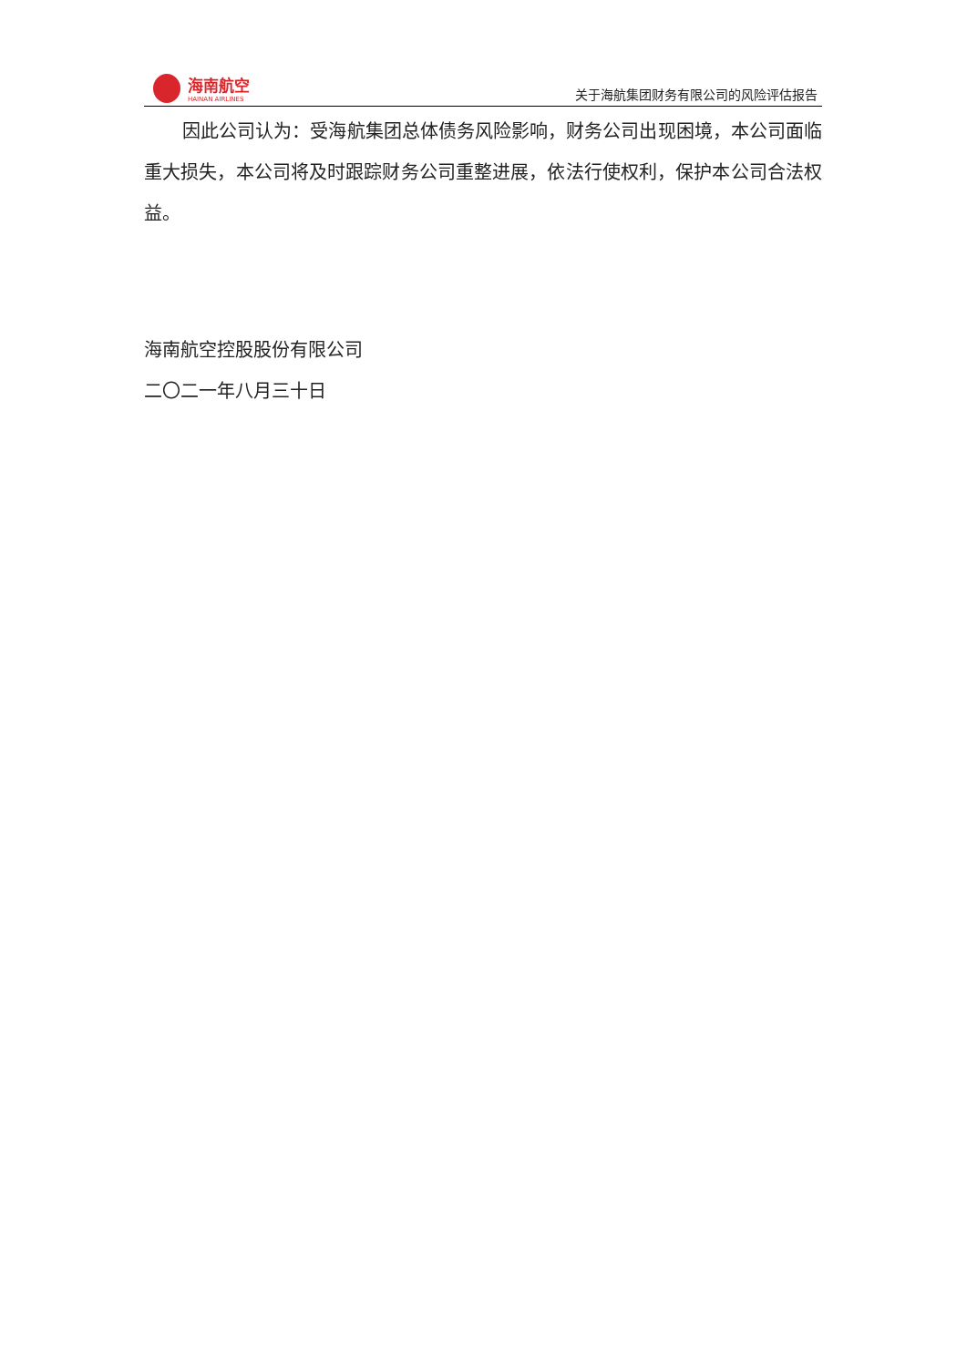海南航空
HAINAN AIRLINES
关于海航集团财务有限公司的风险评估报告
因此公司认为：受海航集团总体债务风险影响，财务公司出现困境，本公司面临重大损失，本公司将及时跟踪财务公司重整进展，依法行使权利，保护本公司合法权益。
海南航空控股股份有限公司
二〇二一年八月三十日